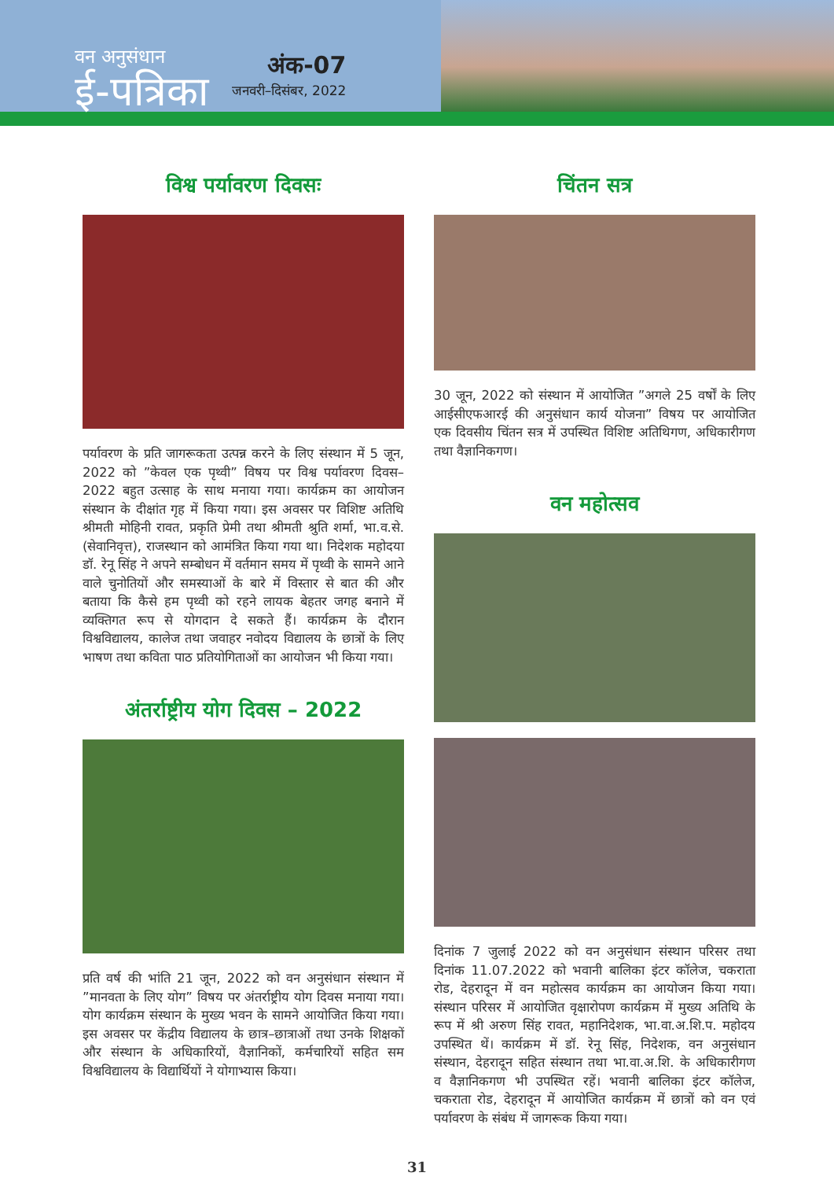वन अनुसंधान
ई-पत्रिका
अंक-07
जनवरी–दिसंबर, 2022
विश्व पर्यावरण दिवसः
पर्यावरण के प्रति जागरूकता उत्पन्न करने के लिए संस्थान में 5 जून, 2022 को ”केवल एक पृथ्वी” विषय पर विश्व पर्यावरण दिवस–2022 बहुत उत्साह के साथ मनाया गया। कार्यक्रम का आयोजन संस्थान के दीक्षांत गृह में किया गया। इस अवसर पर विशिष्ट अतिथि श्रीमती मोहिनी रावत, प्रकृति प्रेमी तथा श्रीमती श्रुति शर्मा, भा.व.से. (सेवानिवृत्त), राजस्थान को आमंत्रित किया गया था। निदेशक महोदया डॉ. रेनू सिंह ने अपने सम्बोधन में वर्तमान समय में पृथ्वी के सामने आने वाले चुनोतियों और समस्याओं के बारे में विस्तार से बात की और बताया कि कैसे हम पृथ्वी को रहने लायक बेहतर जगह बनाने में व्यक्तिगत रूप से योगदान दे सकते हैं। कार्यक्रम के दौरान विश्वविद्यालय, कालेज तथा जवाहर नवोदय विद्यालय के छात्रों के लिए भाषण तथा कविता पाठ प्रतियोगिताओं का आयोजन भी किया गया।
अंतर्राष्ट्रीय योग दिवस – 2022
प्रति वर्ष की भांति 21 जून, 2022 को वन अनुसंधान संस्थान में ”मानवता के लिए योग” विषय पर अंतर्राष्ट्रीय योग दिवस मनाया गया। योग कार्यक्रम संस्थान के मुख्य भवन के सामने आयोजित किया गया। इस अवसर पर केंद्रीय विद्यालय के छात्र–छात्राओं तथा उनके शिक्षकों और संस्थान के अधिकारियों, वैज्ञानिकों, कर्मचारियों सहित सम विश्वविद्यालय के विद्यार्थियों ने योगाभ्यास किया।
चिंतन सत्र
30 जून, 2022 को संस्थान में आयोजित ”अगले 25 वर्षों के लिए आईसीएफआरई की अनुसंधान कार्य योजना” विषय पर आयोजित एक दिवसीय चिंतन सत्र में उपस्थित विशिष्ट अतिथिगण, अधिकारीगण तथा वैज्ञानिकगण।
वन महोत्सव
दिनांक 7 जुलाई 2022 को वन अनुसंधान संस्थान परिसर तथा दिनांक 11.07.2022 को भवानी बालिका इंटर कॉलेज, चकराता रोड, देहरादून में वन महोत्सव कार्यक्रम का आयोजन किया गया। संस्थान परिसर में आयोजित वृक्षारोपण कार्यक्रम में मुख्य अतिथि के रूप में श्री अरुण सिंह रावत, महानिदेशक, भा.वा.अ.शि.प. महोदय उपस्थित थें। कार्यक्रम में डॉ. रेनू सिंह, निदेशक, वन अनुसंधान संस्थान, देहरादून सहित संस्थान तथा भा.वा.अ.शि. के अधिकारीगण व वैज्ञानिकगण भी उपस्थित रहें। भवानी बालिका इंटर कॉलेज, चकराता रोड, देहरादून में आयोजित कार्यक्रम में छात्रों को वन एवं पर्यावरण के संबंध में जागरूक किया गया।
31